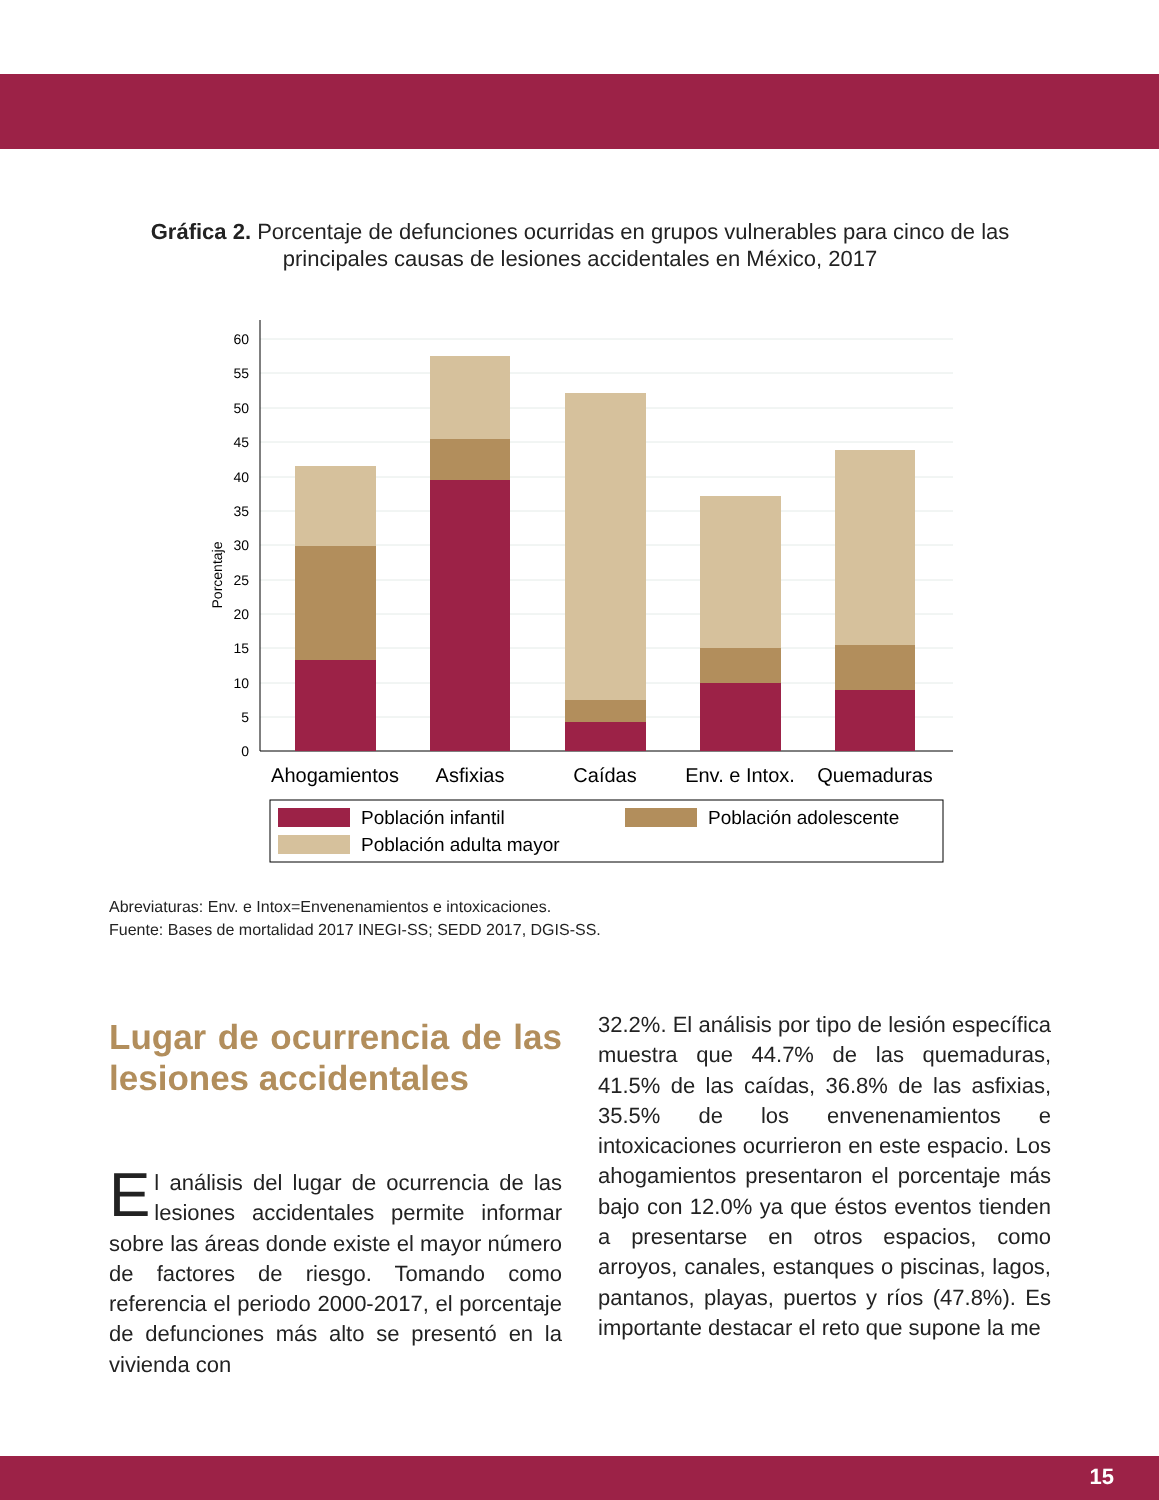Gráfica 2. Porcentaje de defunciones ocurridas en grupos vulnerables para cinco de las principales causas de lesiones accidentales en México, 2017
0
5
10
15
20
25
30
35
40
45
50
55
60
Porcentaje
Ahogamientos
Asfixias
Caídas
Env. e Intox.
Quemaduras
Población infantil
Población adolescente
Población adulta mayor
Abreviaturas: Env. e Intox=Envenenamientos e intoxicaciones.
Fuente: Bases de mortalidad 2017 INEGI-SS; SEDD 2017, DGIS-SS.
Lugar de ocurrencia de las lesiones accidentales
El análisis del lugar de ocurrencia de las lesiones accidentales permite informar sobre las áreas donde existe el mayor número de factores de riesgo. Tomando como referencia el periodo 2000-2017, el porcentaje de defunciones más alto se presentó en la vivienda con
32.2%. El análisis por tipo de lesión específica muestra que 44.7% de las quemaduras, 41.5% de las caídas, 36.8% de las asfixias, 35.5% de los envenenamientos e intoxicaciones ocurrieron en este espacio. Los ahogamientos presentaron el porcentaje más bajo con 12.0% ya que éstos eventos tienden a presentarse en otros espacios, como arroyos, canales, estanques o piscinas, lagos, pantanos, playas, puertos y ríos (47.8%). Es importante destacar el reto que supone la me
15